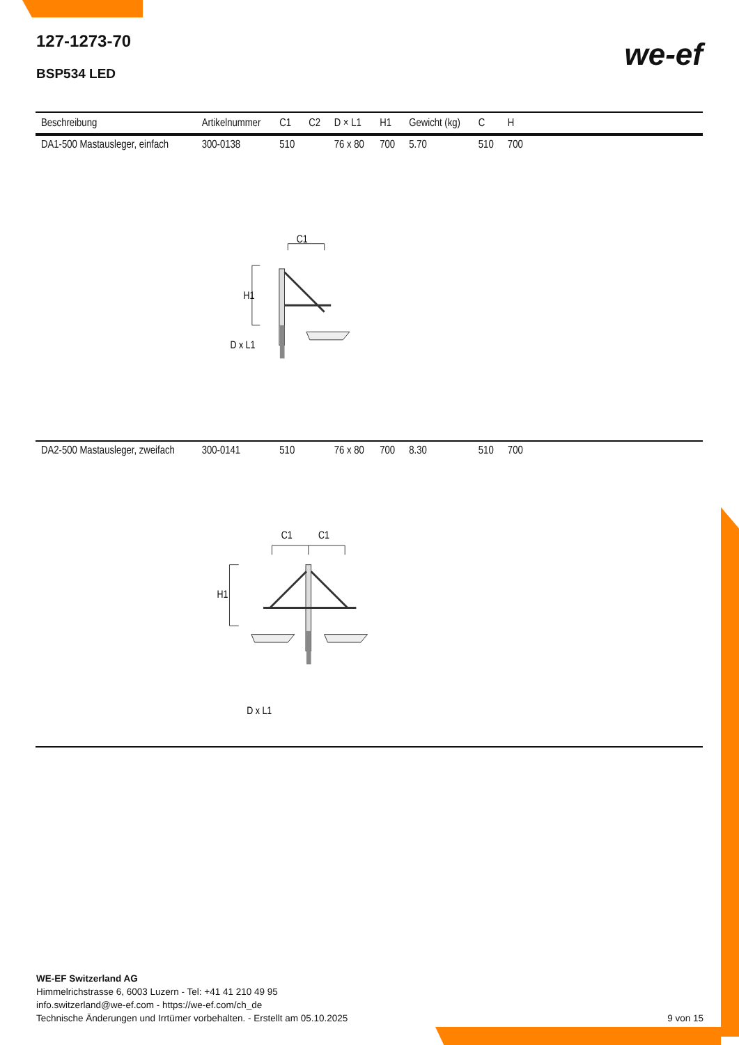127-1273-70
BSP534 LED
we-ef
| Beschreibung | Artikelnummer | C1 | C2 | D × L1 | H1 | Gewicht (kg) | C | H | |
| --- | --- | --- | --- | --- | --- | --- | --- | --- | --- |
| DA1-500 Mastausleger, einfach | 300-0138 | 510 | | 76 x 80 | 700 | 5.70 | 510 | 700 | |
| C1 H1 D x L1 | | | | | | | | | |
| DA2-500 Mastausleger, zweifach | 300-0141 | 510 | | 76 x 80 | 700 | 8.30 | 510 | 700 | |
| C1 C1 H1 D x L1 | | | | | | | | | |
WE-EF Switzerland AG
Himmelrichstrasse 6, 6003 Luzern - Tel: +41 41 210 49 95
info.switzerland@we-ef.com - https://we-ef.com/ch_de
Technische Änderungen und Irrtümer vorbehalten. - Erstellt am 05.10.2025
9 von 15